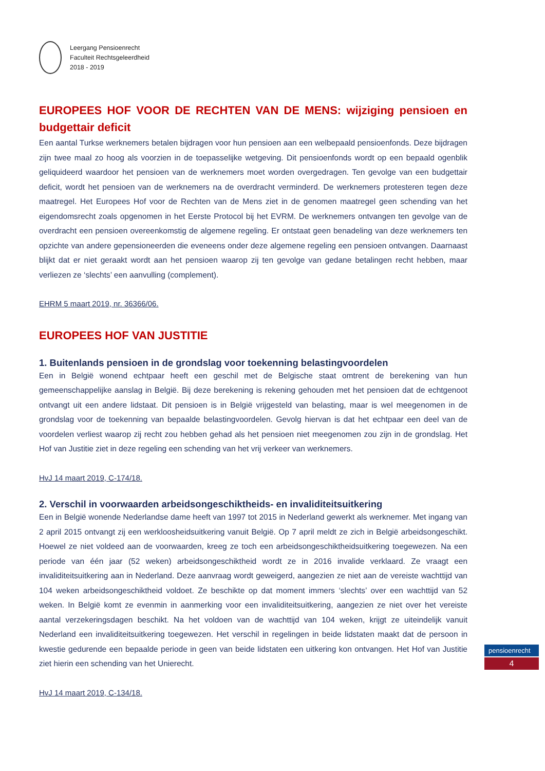Leergang Pensioenrecht
Faculteit Rechtsgeleerdheid
2018 - 2019
EUROPEES HOF VOOR DE RECHTEN VAN DE MENS: wijziging pensioen en budgettair deficit
Een aantal Turkse werknemers betalen bijdragen voor hun pensioen aan een welbepaald pensioenfonds. Deze bijdragen zijn twee maal zo hoog als voorzien in de toepasselijke wetgeving. Dit pensioenfonds wordt op een bepaald ogenblik geliquideerd waardoor het pensioen van de werknemers moet worden overgedragen. Ten gevolge van een budgettair deficit, wordt het pensioen van de werknemers na de overdracht verminderd. De werknemers protesteren tegen deze maatregel. Het Europees Hof voor de Rechten van de Mens ziet in de genomen maatregel geen schending van het eigendomsrecht zoals opgenomen in het Eerste Protocol bij het EVRM. De werknemers ontvangen ten gevolge van de overdracht een pensioen overeenkomstig de algemene regeling. Er ontstaat geen benadeling van deze werknemers ten opzichte van andere gepensioneerden die eveneens onder deze algemene regeling een pensioen ontvangen. Daarnaast blijkt dat er niet geraakt wordt aan het pensioen waarop zij ten gevolge van gedane betalingen recht hebben, maar verliezen ze ‘slechts’ een aanvulling (complement).
EHRM 5 maart 2019, nr. 36366/06.
EUROPEES HOF VAN JUSTITIE
1. Buitenlands pensioen in de grondslag voor toekenning belastingvoordelen
Een in België wonend echtpaar heeft een geschil met de Belgische staat omtrent de berekening van hun gemeenschappelijke aanslag in België. Bij deze berekening is rekening gehouden met het pensioen dat de echtgenoot ontvangt uit een andere lidstaat. Dit pensioen is in België vrijgesteld van belasting, maar is wel meegenomen in de grondslag voor de toekenning van bepaalde belastingvoordelen. Gevolg hiervan is dat het echtpaar een deel van de voordelen verliest waarop zij recht zou hebben gehad als het pensioen niet meegenomen zou zijn in de grondslag. Het Hof van Justitie ziet in deze regeling een schending van het vrij verkeer van werknemers.
HvJ 14 maart 2019, C-174/18.
2. Verschil in voorwaarden arbeidsongeschiktheids- en invaliditeitsuitkering
Een in België wonende Nederlandse dame heeft van 1997 tot 2015 in Nederland gewerkt als werknemer. Met ingang van 2 april 2015 ontvangt zij een werkloosheidsuitkering vanuit België. Op 7 april meldt ze zich in België arbeidsongeschikt. Hoewel ze niet voldeed aan de voorwaarden, kreeg ze toch een arbeidsongeschiktheidsuitkering toegewezen. Na een periode van één jaar (52 weken) arbeidsongeschiktheid wordt ze in 2016 invalide verklaard. Ze vraagt een invaliditeitsuitkering aan in Nederland. Deze aanvraag wordt geweigerd, aangezien ze niet aan de vereiste wachttijd van 104 weken arbeidsongeschiktheid voldoet. Ze beschikte op dat moment immers ‘slechts’ over een wachttijd van 52 weken. In België komt ze evenmin in aanmerking voor een invaliditeitsuitkering, aangezien ze niet over het vereiste aantal verzekeringsdagen beschikt. Na het voldoen van de wachttijd van 104 weken, krijgt ze uiteindelijk vanuit Nederland een invaliditeitsuitkering toegewezen. Het verschil in regelingen in beide lidstaten maakt dat de persoon in kwestie gedurende een bepaalde periode in geen van beide lidstaten een uitkering kon ontvangen. Het Hof van Justitie ziet hierin een schending van het Unierecht.
HvJ 14 maart 2019, C-134/18.
pensioenrecht
4